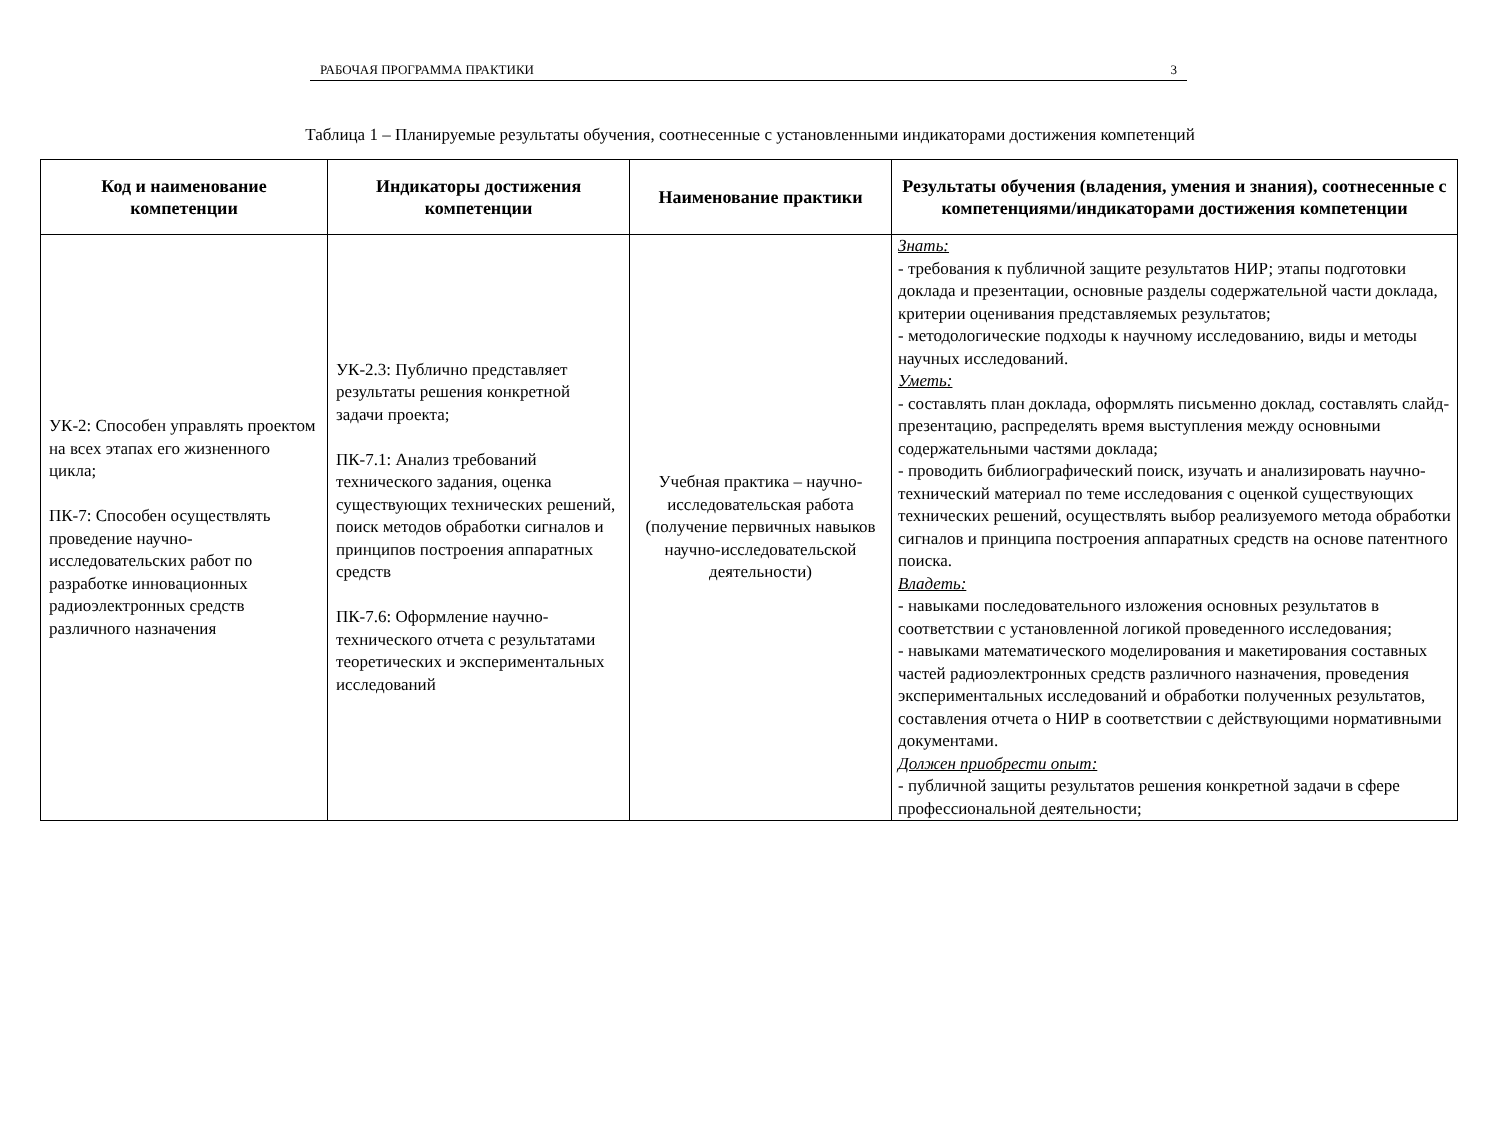РАБОЧАЯ ПРОГРАММА ПРАКТИКИ 3
Таблица 1 – Планируемые результаты обучения, соотнесенные с установленными индикаторами достижения компетенций
| Код и наименование компетенции | Индикаторы достижения компетенции | Наименование практики | Результаты обучения (владения, умения и знания), соотнесенные с компетенциями/индикаторами достижения компетенции |
| --- | --- | --- | --- |
| УК-2: Способен управлять проектом на всех этапах его жизненного цикла; ПК-7: Способен осуществлять проведение научно-исследовательских работ по разработке инновационных радиоэлектронных средств различного назначения | УК-2.3: Публично представляет результаты решения конкретной задачи проекта; ПК-7.1: Анализ требований технического задания, оценка существующих технических решений, поиск методов обработки сигналов и принципов построения аппаратных средств ПК-7.6: Оформление научно-технического отчета с результатами теоретических и экспериментальных исследований | Учебная практика – научно-исследовательская работа (получение первичных навыков научно-исследовательской деятельности) | Знать: - требования к публичной защите результатов НИР; этапы подготовки доклада и презентации, основные разделы содержательной части доклада, критерии оценивания представляемых результатов; - методологические подходы к научному исследованию, виды и методы научных исследований. Уметь: - составлять план доклада, оформлять письменно доклад, составлять слайд-презентацию, распределять время выступления между основными содержательными частями доклада; - проводить библиографический поиск, изучать и анализировать научно-технический материал по теме исследования с оценкой существующих технических решений, осуществлять выбор реализуемого метода обработки сигналов и принципа построения аппаратных средств на основе патентного поиска. Владеть: - навыками последовательного изложения основных результатов в соответствии с установленной логикой проведенного исследования; - навыками математического моделирования и макетирования составных частей радиоэлектронных средств различного назначения, проведения экспериментальных исследований и обработки полученных результатов, составления отчета о НИР в соответствии с действующими нормативными документами. Должен приобрести опыт: - публичной защиты результатов решения конкретной задачи в сфере профессиональной деятельности; |